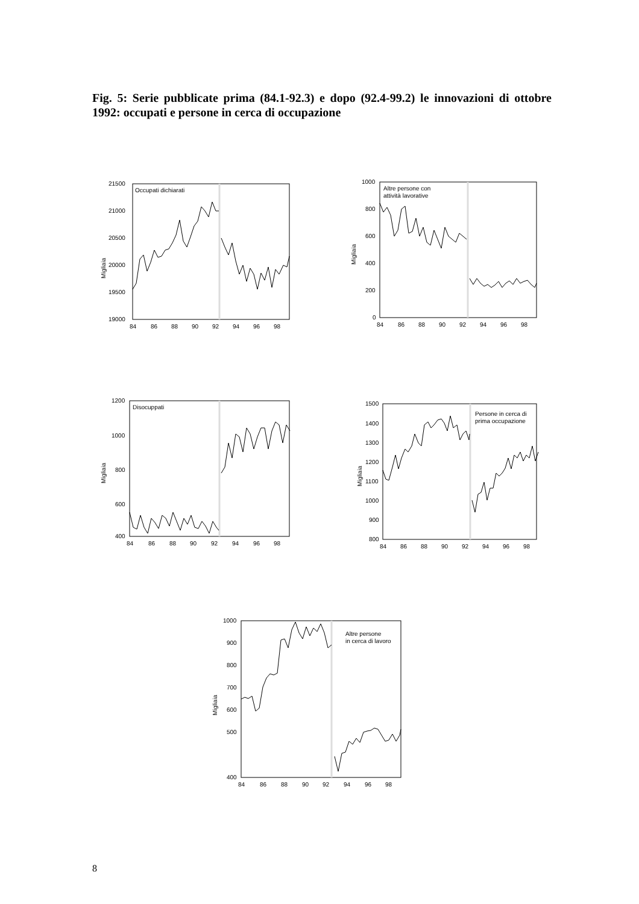Fig. 5: Serie pubblicate prima (84.1-92.3) e dopo (92.4-99.2) le innovazioni di ottobre 1992: occupati e persone in cerca di occupazione
Occupati dichiarati
21500
21000
20500
20000
19500
19000
Migliaia
84
86
88
90
92
94
96
98
Altre persone con
attività lavorative
1000
800
600
400
200
0
Migliaia
84
86
88
90
92
94
96
98
Disocuppati
1200
1000
800
600
400
Migliaia
84
86
88
90
92
94
96
98
Persone in cerca di
prima occupazione
1500
1400
1300
1200
1100
1000
900
800
Migliaia
84
86
88
90
92
94
96
98
Altre persone
in cerca di lavoro
1000
900
800
700
600
500
400
Migliaia
84
86
88
90
92
94
96
98
8